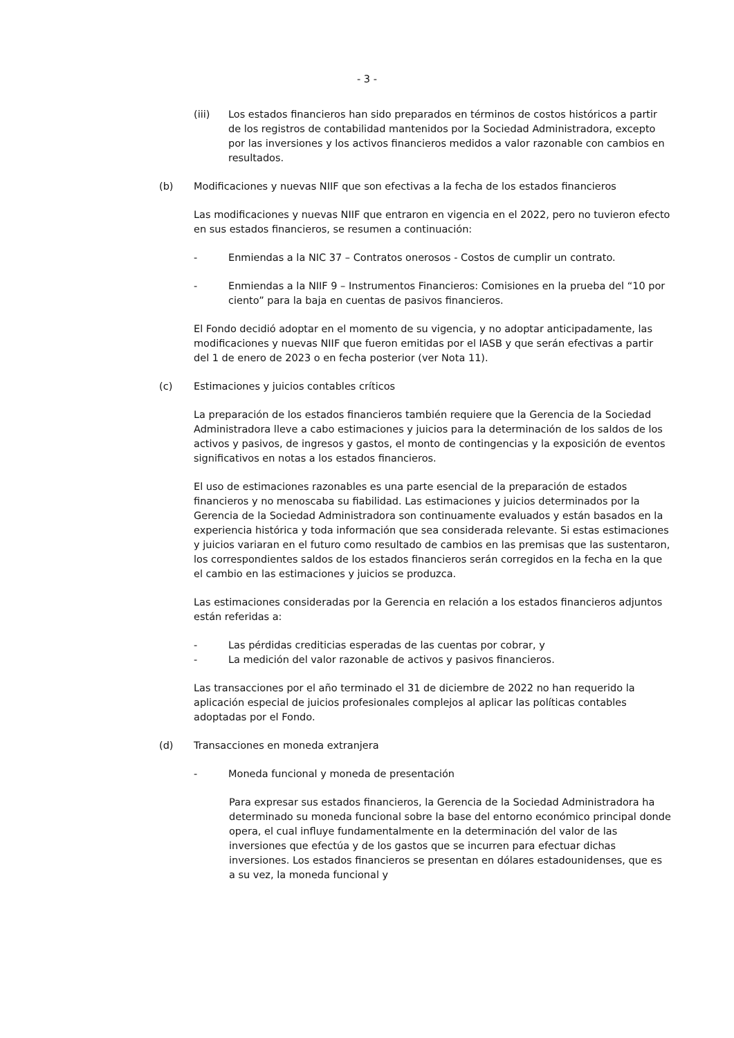- 3 -
(iii) Los estados financieros han sido preparados en términos de costos históricos a partir de los registros de contabilidad mantenidos por la Sociedad Administradora, excepto por las inversiones y los activos financieros medidos a valor razonable con cambios en resultados.
(b) Modificaciones y nuevas NIIF que son efectivas a la fecha de los estados financieros
Las modificaciones y nuevas NIIF que entraron en vigencia en el 2022, pero no tuvieron efecto en sus estados financieros, se resumen a continuación:
- Enmiendas a la NIC 37 – Contratos onerosos - Costos de cumplir un contrato.
- Enmiendas a la NIIF 9 – Instrumentos Financieros: Comisiones en la prueba del “10 por ciento” para la baja en cuentas de pasivos financieros.
El Fondo decidió adoptar en el momento de su vigencia, y no adoptar anticipadamente, las modificaciones y nuevas NIIF que fueron emitidas por el IASB y que serán efectivas a partir del 1 de enero de 2023 o en fecha posterior (ver Nota 11).
(c) Estimaciones y juicios contables críticos
La preparación de los estados financieros también requiere que la Gerencia de la Sociedad Administradora lleve a cabo estimaciones y juicios para la determinación de los saldos de los activos y pasivos, de ingresos y gastos, el monto de contingencias y la exposición de eventos significativos en notas a los estados financieros.
El uso de estimaciones razonables es una parte esencial de la preparación de estados financieros y no menoscaba su fiabilidad. Las estimaciones y juicios determinados por la Gerencia de la Sociedad Administradora son continuamente evaluados y están basados en la experiencia histórica y toda información que sea considerada relevante. Si estas estimaciones y juicios variaran en el futuro como resultado de cambios en las premisas que las sustentaron, los correspondientes saldos de los estados financieros serán corregidos en la fecha en la que el cambio en las estimaciones y juicios se produzca.
Las estimaciones consideradas por la Gerencia en relación a los estados financieros adjuntos están referidas a:
- Las pérdidas crediticias esperadas de las cuentas por cobrar, y
- La medición del valor razonable de activos y pasivos financieros.
Las transacciones por el año terminado el 31 de diciembre de 2022 no han requerido la aplicación especial de juicios profesionales complejos al aplicar las políticas contables adoptadas por el Fondo.
(d) Transacciones en moneda extranjera
- Moneda funcional y moneda de presentación
Para expresar sus estados financieros, la Gerencia de la Sociedad Administradora ha determinado su moneda funcional sobre la base del entorno económico principal donde opera, el cual influye fundamentalmente en la determinación del valor de las inversiones que efectúa y de los gastos que se incurren para efectuar dichas inversiones. Los estados financieros se presentan en dólares estadounidenses, que es a su vez, la moneda funcional y